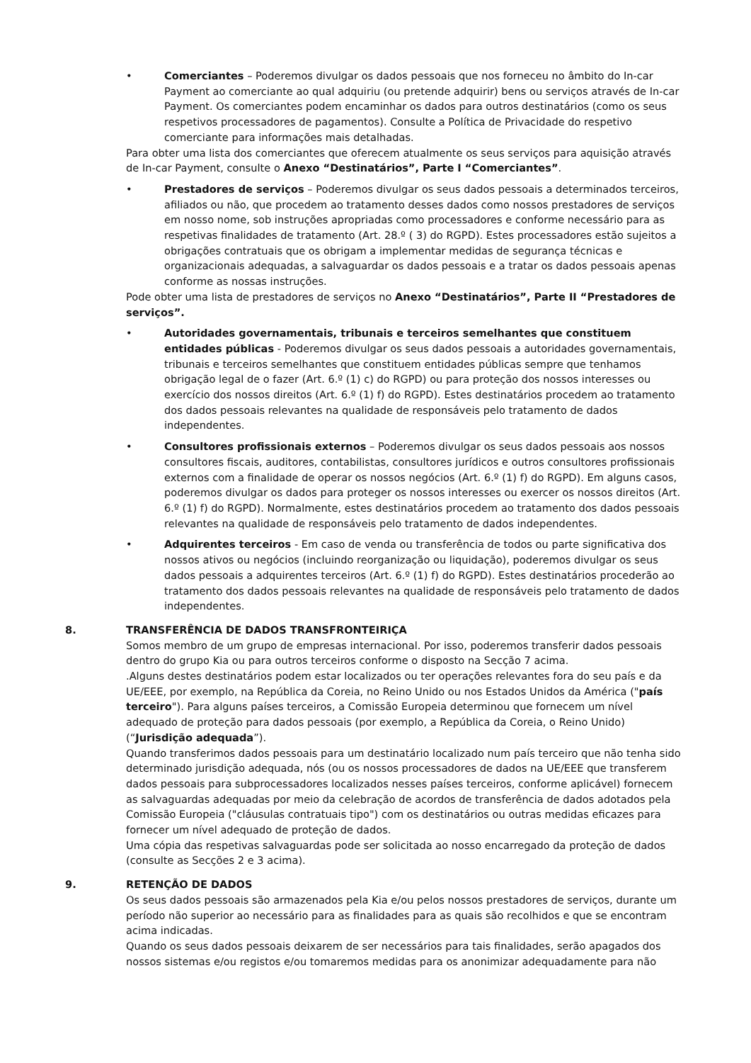• Comerciantes – Poderemos divulgar os dados pessoais que nos forneceu no âmbito do In-car Payment ao comerciante ao qual adquiriu (ou pretende adquirir) bens ou serviços através de In-car Payment. Os comerciantes podem encaminhar os dados para outros destinatários (como os seus respetivos processadores de pagamentos). Consulte a Política de Privacidade do respetivo comerciante para informações mais detalhadas.
Para obter uma lista dos comerciantes que oferecem atualmente os seus serviços para aquisição através de In-car Payment, consulte o Anexo “Destinatários”, Parte I “Comerciantes”.
• Prestadores de serviços – Poderemos divulgar os seus dados pessoais a determinados terceiros, afiliados ou não, que procedem ao tratamento desses dados como nossos prestadores de serviços em nosso nome, sob instruções apropriadas como processadores e conforme necessário para as respetivas finalidades de tratamento (Art. 28.º ( 3) do RGPD). Estes processadores estão sujeitos a obrigações contratuais que os obrigam a implementar medidas de segurança técnicas e organizacionais adequadas, a salvaguardar os dados pessoais e a tratar os dados pessoais apenas conforme as nossas instruções.
Pode obter uma lista de prestadores de serviços no Anexo “Destinatários”, Parte II “Prestadores de serviços”.
• Autoridades governamentais, tribunais e terceiros semelhantes que constituem entidades públicas - Poderemos divulgar os seus dados pessoais a autoridades governamentais, tribunais e terceiros semelhantes que constituem entidades públicas sempre que tenhamos obrigação legal de o fazer (Art. 6.º (1) c) do RGPD) ou para proteção dos nossos interesses ou exercício dos nossos direitos (Art. 6.º (1) f) do RGPD). Estes destinatários procedem ao tratamento dos dados pessoais relevantes na qualidade de responsáveis pelo tratamento de dados independentes.
• Consultores profissionais externos – Poderemos divulgar os seus dados pessoais aos nossos consultores fiscais, auditores, contabilistas, consultores jurídicos e outros consultores profissionais externos com a finalidade de operar os nossos negócios (Art. 6.º (1) f) do RGPD). Em alguns casos, poderemos divulgar os dados para proteger os nossos interesses ou exercer os nossos direitos (Art. 6.º (1) f) do RGPD). Normalmente, estes destinatários procedem ao tratamento dos dados pessoais relevantes na qualidade de responsáveis pelo tratamento de dados independentes.
• Adquirentes terceiros - Em caso de venda ou transferência de todos ou parte significativa dos nossos ativos ou negócios (incluindo reorganização ou liquidação), poderemos divulgar os seus dados pessoais a adquirentes terceiros (Art. 6.º (1) f) do RGPD). Estes destinatários procederão ao tratamento dos dados pessoais relevantes na qualidade de responsáveis pelo tratamento de dados independentes.
8. TRANSFERÊNCIA DE DADOS TRANSFRONTEIRIÇA
Somos membro de um grupo de empresas internacional. Por isso, poderemos transferir dados pessoais dentro do grupo Kia ou para outros terceiros conforme o disposto na Secção 7 acima.
.Alguns destes destinatários podem estar localizados ou ter operações relevantes fora do seu país e da UE/EEE, por exemplo, na República da Coreia, no Reino Unido ou nos Estados Unidos da América ("país terceiro"). Para alguns países terceiros, a Comissão Europeia determinou que fornecem um nível adequado de proteção para dados pessoais (por exemplo, a República da Coreia, o Reino Unido) (“Jurisdição adequada”).
Quando transferimos dados pessoais para um destinatário localizado num país terceiro que não tenha sido determinado jurisdição adequada, nós (ou os nossos processadores de dados na UE/EEE que transferem dados pessoais para subprocessadores localizados nesses países terceiros, conforme aplicável) fornecem as salvaguardas adequadas por meio da celebração de acordos de transferência de dados adotados pela Comissão Europeia ("cláusulas contratuais tipo") com os destinatários ou outras medidas eficazes para fornecer um nível adequado de proteção de dados.
Uma cópia das respetivas salvaguardas pode ser solicitada ao nosso encarregado da proteção de dados (consulte as Secções 2 e 3 acima).
9. RETENÇÃO DE DADOS
Os seus dados pessoais são armazenados pela Kia e/ou pelos nossos prestadores de serviços, durante um período não superior ao necessário para as finalidades para as quais são recolhidos e que se encontram acima indicadas.
Quando os seus dados pessoais deixarem de ser necessários para tais finalidades, serão apagados dos nossos sistemas e/ou registos e/ou tomaremos medidas para os anonimizar adequadamente para não